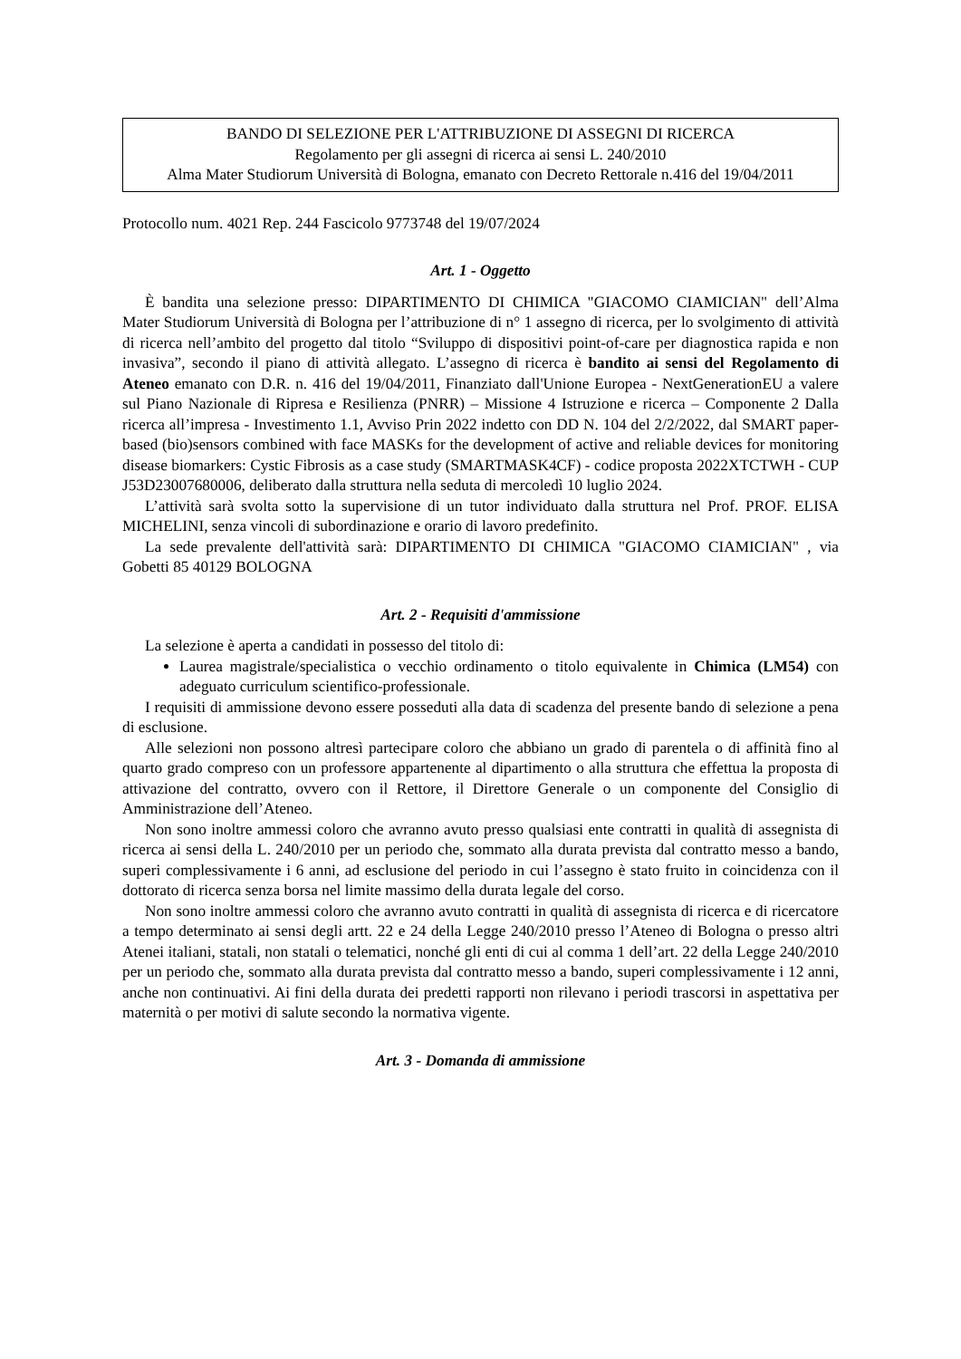BANDO DI SELEZIONE PER L'ATTRIBUZIONE DI ASSEGNI DI RICERCA
Regolamento per gli assegni di ricerca ai sensi L. 240/2010
Alma Mater Studiorum Università di Bologna, emanato con Decreto Rettorale n.416 del 19/04/2011
Protocollo num. 4021 Rep. 244 Fascicolo 9773748 del 19/07/2024
Art. 1 - Oggetto
È bandita una selezione presso: DIPARTIMENTO DI CHIMICA "GIACOMO CIAMICIAN" dell’Alma Mater Studiorum Università di Bologna per l’attribuzione di n° 1 assegno di ricerca, per lo svolgimento di attività di ricerca nell’ambito del progetto dal titolo “Sviluppo di dispositivi point-of-care per diagnostica rapida e non invasiva”, secondo il piano di attività allegato. L’assegno di ricerca è bandito ai sensi del Regolamento di Ateneo emanato con D.R. n. 416 del 19/04/2011, Finanziato dall'Unione Europea - NextGenerationEU a valere sul Piano Nazionale di Ripresa e Resilienza (PNRR) – Missione 4 Istruzione e ricerca – Componente 2 Dalla ricerca all’impresa - Investimento 1.1, Avviso Prin 2022 indetto con DD N. 104 del 2/2/2022, dal SMART paper-based (bio)sensors combined with face MASKs for the development of active and reliable devices for monitoring disease biomarkers: Cystic Fibrosis as a case study (SMARTMASK4CF) - codice proposta 2022XTCTWH - CUP J53D23007680006, deliberato dalla struttura nella seduta di mercoledì 10 luglio 2024.
L’attività sarà svolta sotto la supervisione di un tutor individuato dalla struttura nel Prof. PROF. ELISA MICHELINI, senza vincoli di subordinazione e orario di lavoro predefinito.
La sede prevalente dell'attività sarà: DIPARTIMENTO DI CHIMICA "GIACOMO CIAMICIAN" , via Gobetti 85 40129 BOLOGNA
Art. 2 - Requisiti d'ammissione
La selezione è aperta a candidati in possesso del titolo di:
Laurea magistrale/specialistica o vecchio ordinamento o titolo equivalente in Chimica (LM54) con adeguato curriculum scientifico-professionale.
I requisiti di ammissione devono essere posseduti alla data di scadenza del presente bando di selezione a pena di esclusione.
Alle selezioni non possono altresì partecipare coloro che abbiano un grado di parentela o di affinità fino al quarto grado compreso con un professore appartenente al dipartimento o alla struttura che effettua la proposta di attivazione del contratto, ovvero con il Rettore, il Direttore Generale o un componente del Consiglio di Amministrazione dell’Ateneo.
Non sono inoltre ammessi coloro che avranno avuto presso qualsiasi ente contratti in qualità di assegnista di ricerca ai sensi della L. 240/2010 per un periodo che, sommato alla durata prevista dal contratto messo a bando, superi complessivamente i 6 anni, ad esclusione del periodo in cui l’assegno è stato fruito in coincidenza con il dottorato di ricerca senza borsa nel limite massimo della durata legale del corso.
Non sono inoltre ammessi coloro che avranno avuto contratti in qualità di assegnista di ricerca e di ricercatore a tempo determinato ai sensi degli artt. 22 e 24 della Legge 240/2010 presso l’Ateneo di Bologna o presso altri Atenei italiani, statali, non statali o telematici, nonché gli enti di cui al comma 1 dell’art. 22 della Legge 240/2010 per un periodo che, sommato alla durata prevista dal contratto messo a bando, superi complessivamente i 12 anni, anche non continuativi. Ai fini della durata dei predetti rapporti non rilevano i periodi trascorsi in aspettativa per maternità o per motivi di salute secondo la normativa vigente.
Art. 3 - Domanda di ammissione